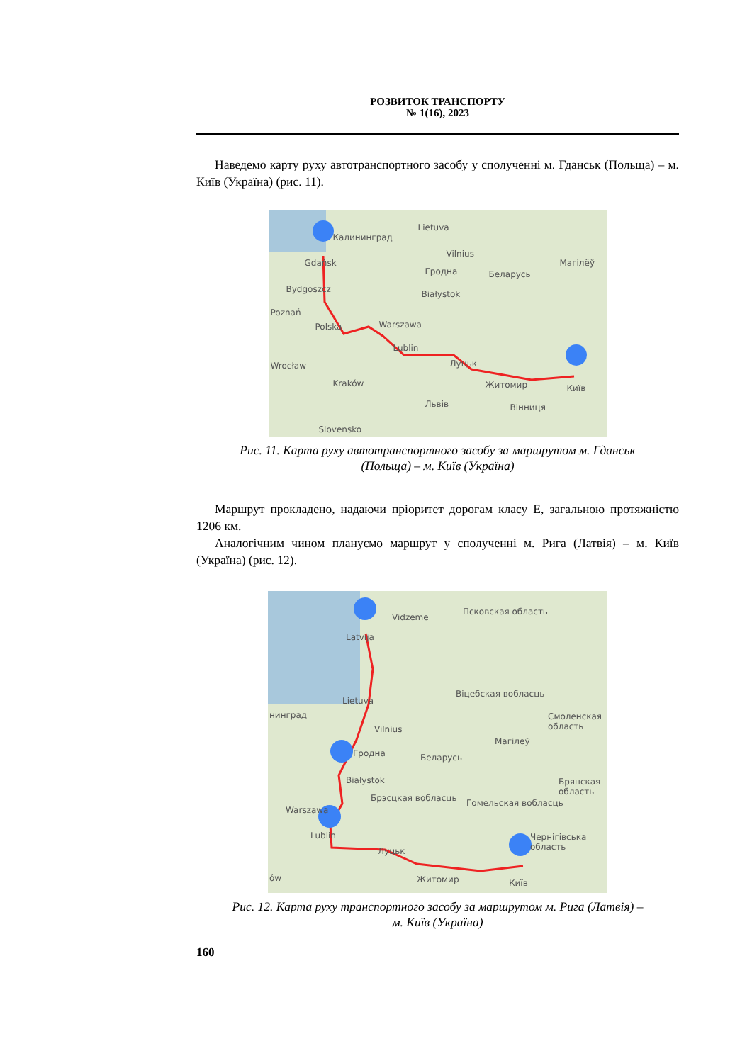РОЗВИТОК ТРАНСПОРТУ
№ 1(16), 2023
Наведемо карту руху автотранспортного засобу у сполученні м. Гданськ (Польща) – м. Київ (Україна) (рис. 11).
Lietuva
Калининград
Vilnius
Gdańsk
Беларусь
Магілёў
Гродна
Bydgoszcz Białystok
Poznań
Warszawa Polska
Lublin
Луцьк Wrocław
Житомир Київ Kraków
Львів Вінниця
Slovensko
Рис. 11. Карта руху автотранспортного засобу за маршрутом м. Гданськ
(Польща) – м. Київ (Україна)
Маршрут прокладено, надаючи пріоритет дорогам класу Е, загальною протяжністю 1206 км.
Аналогічним чином плануємо маршрут у сполученні м. Рига (Латвія) – м. Київ (Україна) (рис. 12).
Vidzeme
Псковская область
Latvija
Lietuva
Віцебская вобласць
нинград
Vilnius
Смоленская область
Магілёў
Беларусь Гродна
Białystok Брянская область
Брэсцкая вобласць Гомельская вобласць
Warszawa
Lublin Чернігівська область
Луцьк
ów Житомир Київ
Рис. 12. Карта руху транспортного засобу за маршрутом м. Рига (Латвія) –
м. Київ (Україна)
160